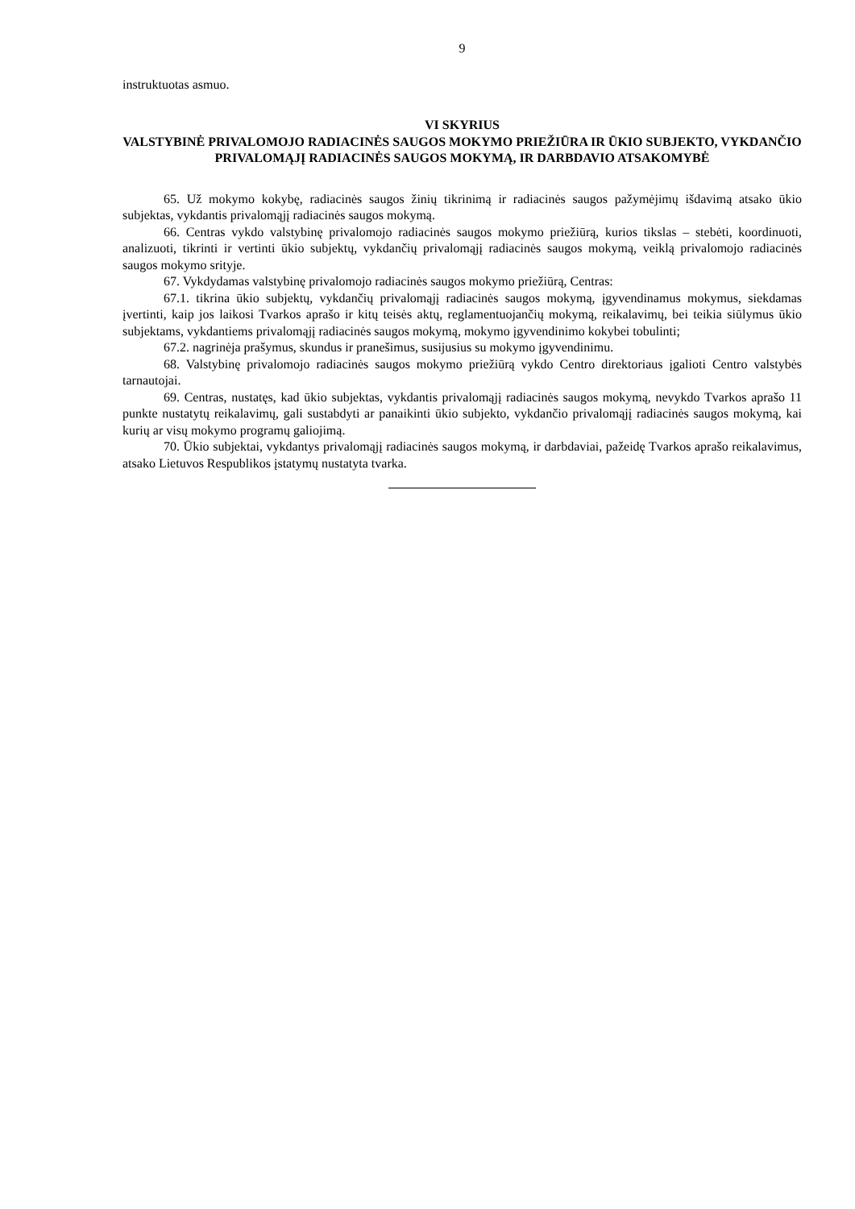9
instruktuotas asmuo.
VI SKYRIUS
VALSTYBINĖ PRIVALOMOJO RADIACINĖS SAUGOS MOKYMO PRIEŽIŪRA IR ŪKIO SUBJEKTO, VYKDANČIO PRIVALOMĄJĮ RADIACINĖS SAUGOS MOKYMĄ, IR DARBDAVIO ATSAKOMYBĖ
65. Už mokymo kokybę, radiacinės saugos žinių tikrinimą ir radiacinės saugos pažymėjimų išdavimą atsako ūkio subjektas, vykdantis privalomąjį radiacinės saugos mokymą.
66. Centras vykdo valstybinę privalomojo radiacinės saugos mokymo priežiūrą, kurios tikslas – stebėti, koordinuoti, analizuoti, tikrinti ir vertinti ūkio subjektų, vykdančių privalomąjį radiacinės saugos mokymą, veiklą privalomojo radiacinės saugos mokymo srityje.
67. Vykdydamas valstybinę privalomojo radiacinės saugos mokymo priežiūrą, Centras:
67.1. tikrina ūkio subjektų, vykdančių privalomąjį radiacinės saugos mokymą, įgyvendinamus mokymus, siekdamas įvertinti, kaip jos laikosi Tvarkos aprašo ir kitų teisės aktų, reglamentuojančių mokymą, reikalavimų, bei teikia siūlymus ūkio subjektams, vykdantiems privalomąjį radiacinės saugos mokymą, mokymo įgyvendinimo kokybei tobulinti;
67.2. nagrinėja prašymus, skundus ir pranešimus, susijusius su mokymo įgyvendinimu.
68. Valstybinę privalomojo radiacinės saugos mokymo priežiūrą vykdo Centro direktoriaus įgalioti Centro valstybės tarnautojai.
69. Centras, nustatęs, kad ūkio subjektas, vykdantis privalomąjį radiacinės saugos mokymą, nevykdo Tvarkos aprašo 11 punkte nustatytų reikalavimų, gali sustabdyti ar panaikinti ūkio subjekto, vykdančio privalomąjį radiacinės saugos mokymą, kai kurių ar visų mokymo programų galiojimą.
70. Ūkio subjektai, vykdantys privalomąjį radiacinės saugos mokymą, ir darbdaviai, pažeidę Tvarkos aprašo reikalavimus, atsako Lietuvos Respublikos įstatymų nustatyta tvarka.